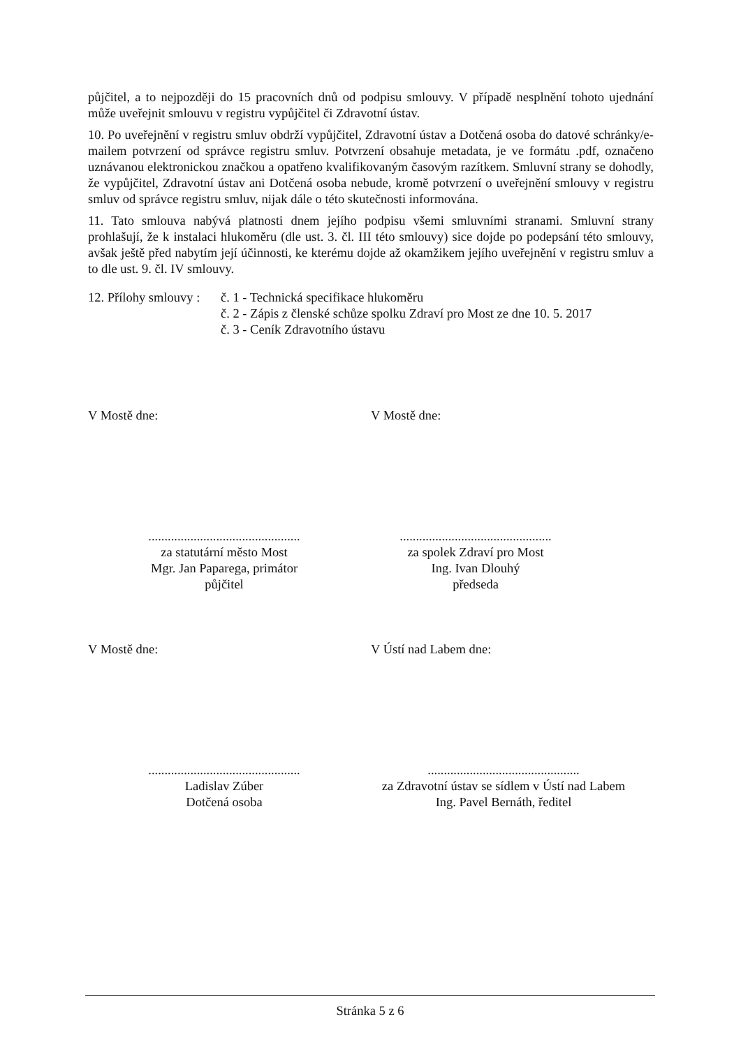půjčitel, a to nejpozději do 15 pracovních dnů od podpisu smlouvy. V případě nesplnění tohoto ujednání může uveřejnit smlouvu v registru vypůjčitel či Zdravotní ústav.
10. Po uveřejnění v registru smluv obdrží vypůjčitel, Zdravotní ústav a Dotčená osoba do datové schránky/e-mailem potvrzení od správce registru smluv. Potvrzení obsahuje metadata, je ve formátu .pdf, označeno uznávanou elektronickou značkou a opatřeno kvalifikovaným časovým razítkem. Smluvní strany se dohodly, že vypůjčitel, Zdravotní ústav ani Dotčená osoba nebude, kromě potvrzení o uveřejnění smlouvy v registru smluv od správce registru smluv, nijak dále o této skutečnosti informována.
11. Tato smlouva nabývá platnosti dnem jejího podpisu všemi smluvními stranami. Smluvní strany prohlašují, že k instalaci hlukoměru (dle ust. 3. čl. III této smlouvy) sice dojde po podepsání této smlouvy, avšak ještě před nabytím její účinnosti, ke kterému dojde až okamžikem jejího uveřejnění v registru smluv a to dle ust. 9. čl. IV smlouvy.
12. Přílohy smlouvy :
č. 1 - Technická specifikace hlukoměru
č. 2 - Zápis z členské schůze spolku Zdraví pro Most ze dne 10. 5. 2017
č. 3 - Ceník Zdravotního ústavu
V Mostě dne: V Mostě dne:
...............................................
za statutární město Most
Mgr. Jan Paparega, primátor
půjčitel
...............................................
za spolek Zdraví pro Most
Ing. Ivan Dlouhý
předseda
V Mostě dne: V Ústí nad Labem dne:
...............................................
Ladislav Zúber
Dotčená osoba
...............................................
za Zdravotní ústav se sídlem v Ústí nad Labem
Ing. Pavel Bernáth, ředitel
Stránka 5 z 6